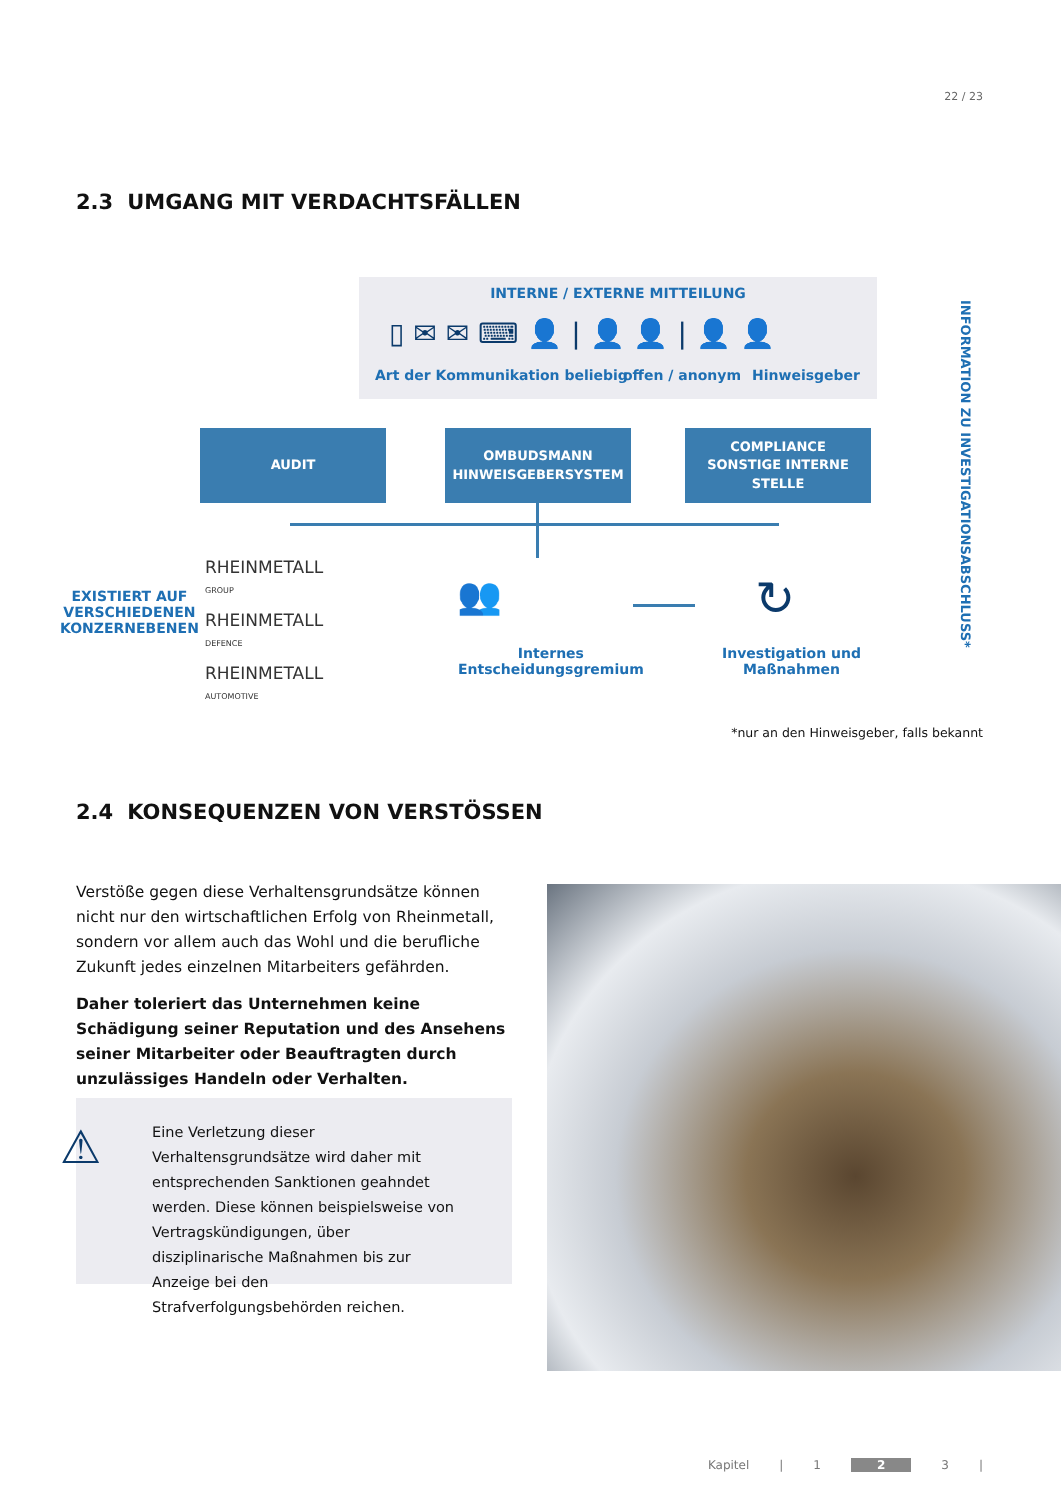22 / 23
2.3 UMGANG MIT VERDACHTSFÄLLEN
INTERNE / EXTERNE MITTEILUNG
Art der Kommunikation beliebig offen / anonym Hinweisgeber
▯ ✉ ✉ ⌨ 👤 | 👤 👤 | 👤 👤
AUDIT
OMBUDSMANN
HINWEISGEBERSYSTEM
COMPLIANCE
SONSTIGE INTERNE
STELLE
EXISTIERT AUF
VERSCHIEDENEN
KONZERNEBENEN
RHEINMETALL
GROUP
RHEINMETALL
DEFENCE
RHEINMETALL
AUTOMOTIVE
👥
Internes
Entscheidungsgremium
↻
Investigation und
Maßnahmen
INFORMATION ZU INVESTIGATIONSABSCHLUSS*
*nur an den Hinweisgeber, falls bekannt
2.4 KONSEQUENZEN VON VERSTÖSSEN
Verstöße gegen diese Verhaltensgrundsätze können nicht nur den wirtschaftlichen Erfolg von Rheinmetall, sondern vor allem auch das Wohl und die berufliche Zukunft jedes einzelnen Mitarbeiters gefährden.
Daher toleriert das Unternehmen keine Schädigung seiner Reputation und des Ansehens seiner Mitarbeiter oder Beauftragten durch unzulässiges Handeln oder Verhalten.
⚠
Eine Verletzung dieser Verhaltensgrundsätze wird daher mit entsprechenden Sanktionen geahndet werden. Diese können beispielsweise von Vertragskündigungen, über disziplinarische Maßnahmen bis zur Anzeige bei den Strafverfolgungsbehörden reichen.
Kapitel | 1 2 3 |